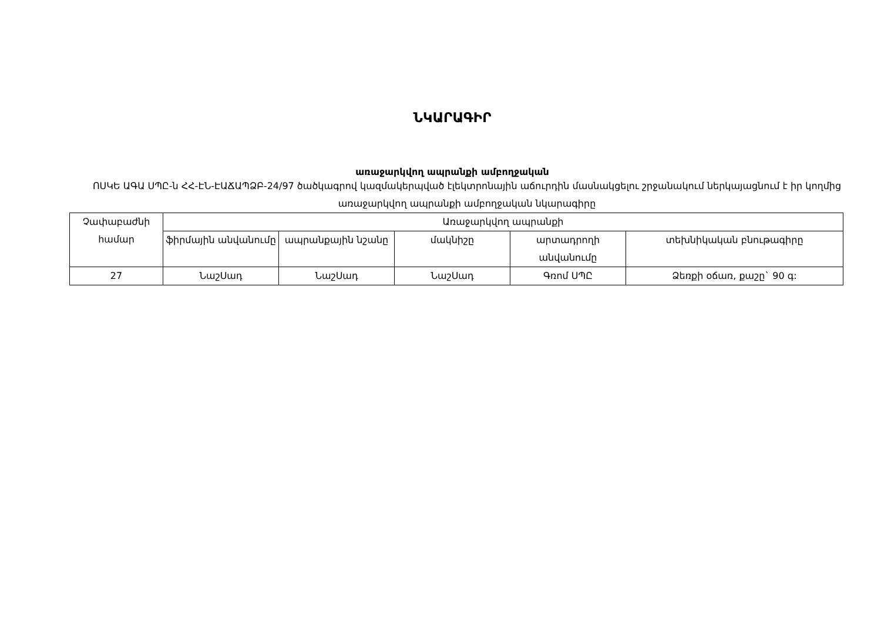ՆԿԱՐԱԳԻՐ
առաջարկվող ապրանքի ամբողջական
ՈՍԿԵ ԱԳԱ ՍՊԸ-ն ՀՀ-ԷՆ-ԷԱՃԱՊՁԲ-24/97 ծածկագրով կազմակերպված էլեկտրոնային աճուրդին մասնակցելու շրջանակում ներկայացնում է իր կողմից առաջարկվող ապրանքի ամբողջական նկարագիրը
| Չափաբաժնի համար | Առաջարկվող ապրանքի | | | | |
| --- | --- | --- | --- | --- | --- |
| | ֆիրմային անվանումը | ապրանքային նշանը | մակնիշը | արտադրողի անվանումը | տեխնիկական բնութագիրը |
| 27 | ՆաշՍադ | ՆաշՍադ | ՆաշՍադ | Գռոմ ՍՊԸ | Ձեռքի օճառ, քաշը` 90 գ: |